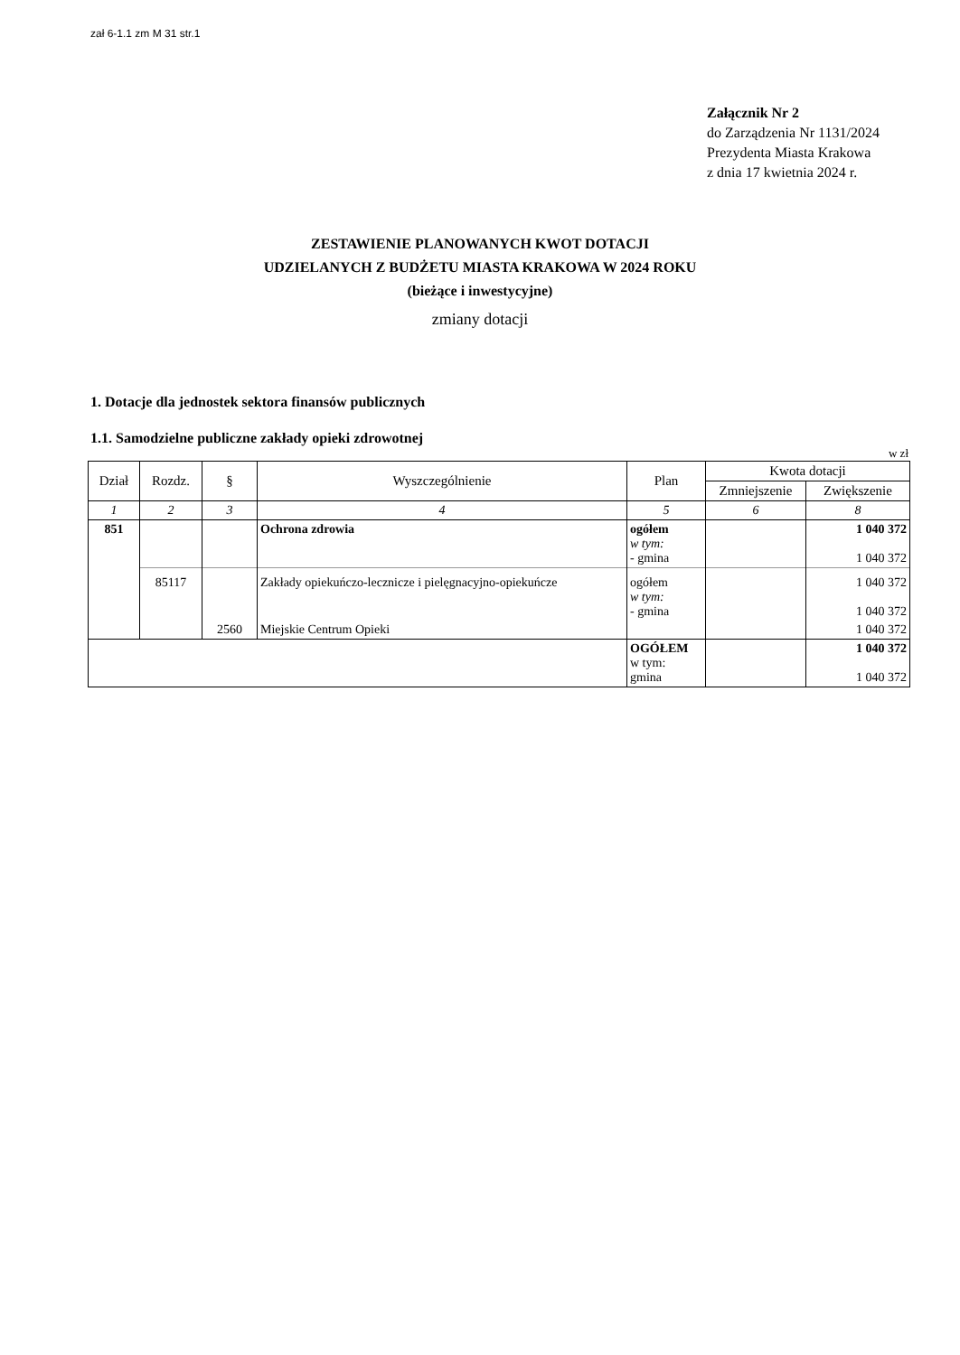zał 6-1.1 zm M 31 str.1
Załącznik Nr 2
do Zarządzenia Nr 1131/2024
Prezydenta Miasta Krakowa
z dnia 17 kwietnia 2024 r.
ZESTAWIENIE PLANOWANYCH KWOT DOTACJI
UDZIELANYCH Z BUDŻETU MIASTA KRAKOWA W 2024 ROKU
(bieżące i inwestycyjne)
zmiany dotacji
1. Dotacje dla jednostek sektora finansów publicznych
1.1. Samodzielne publiczne zakłady opieki zdrowotnej
w zł
| Dział | Rozdz. | § | Wyszczególnienie | Plan | Kwota dotacji | |
| --- | --- | --- | --- | --- | --- | --- |
| | | | | | Zmniejszenie | Zwiększenie |
| 1 | 2 | 3 | 4 | 5 | 6 | 8 |
| 851 | | | Ochrona zdrowia | ogółem w tym: - gmina | | 1 040 372 1 040 372 |
| | 85117 | | Zakłady opiekuńczo-lecznicze i pielęgnacyjno-opiekuńcze | ogółem w tym: - gmina | | 1 040 372 1 040 372 |
| | | 2560 | Miejskie Centrum Opieki | | | 1 040 372 |
| | | | | OGÓŁEM w tym: gmina | | 1 040 372 1 040 372 |